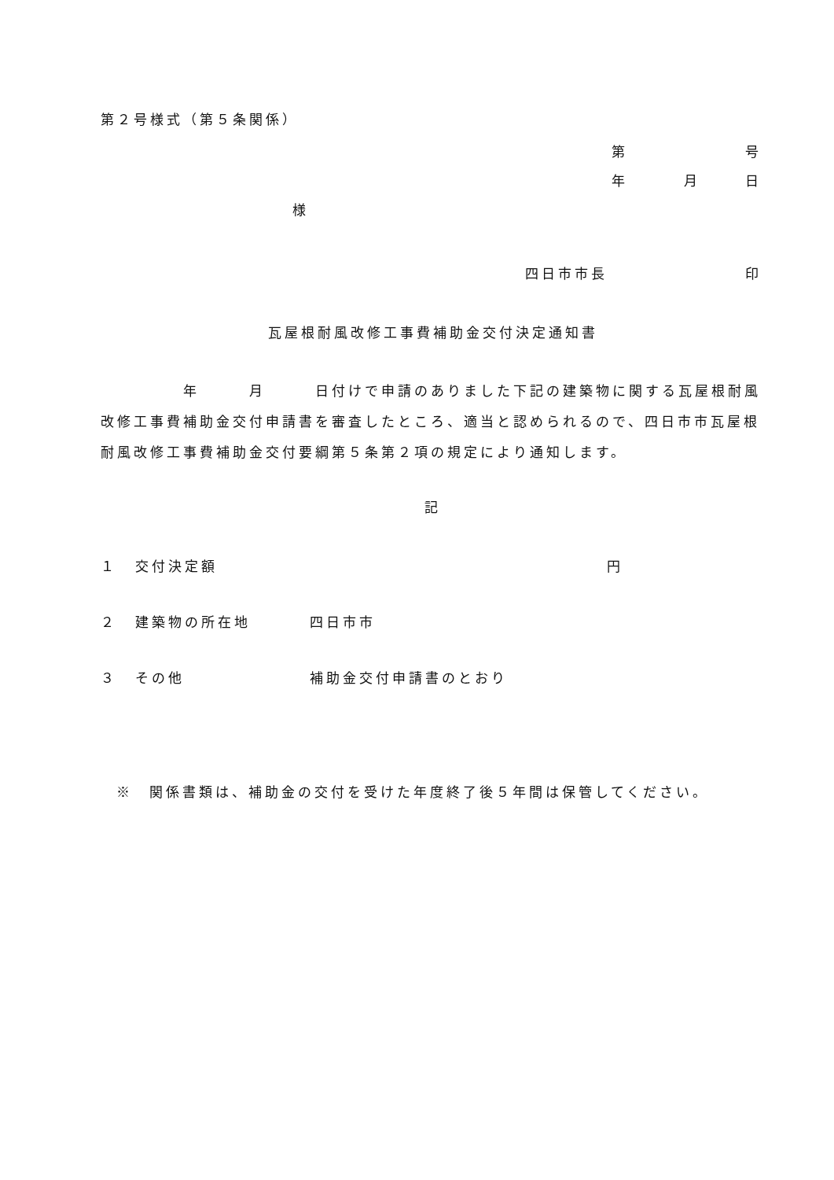第２号様式（第５条関係）
第 号
年 月 日
様
四日市市長 印
瓦屋根耐風改修工事費補助金交付決定通知書
　　　　　年　　　月　　　日付けで申請のありました下記の建築物に関する瓦屋根耐風改修工事費補助金交付申請書を審査したところ、適当と認められるので、四日市市瓦屋根耐風改修工事費補助金交付要綱第５条第２項の規定により通知します。
記
１ 交付決定額 円
２ 建築物の所在地 四日市市
３ その他 補助金交付申請書のとおり
※　関係書類は、補助金の交付を受けた年度終了後５年間は保管してください。